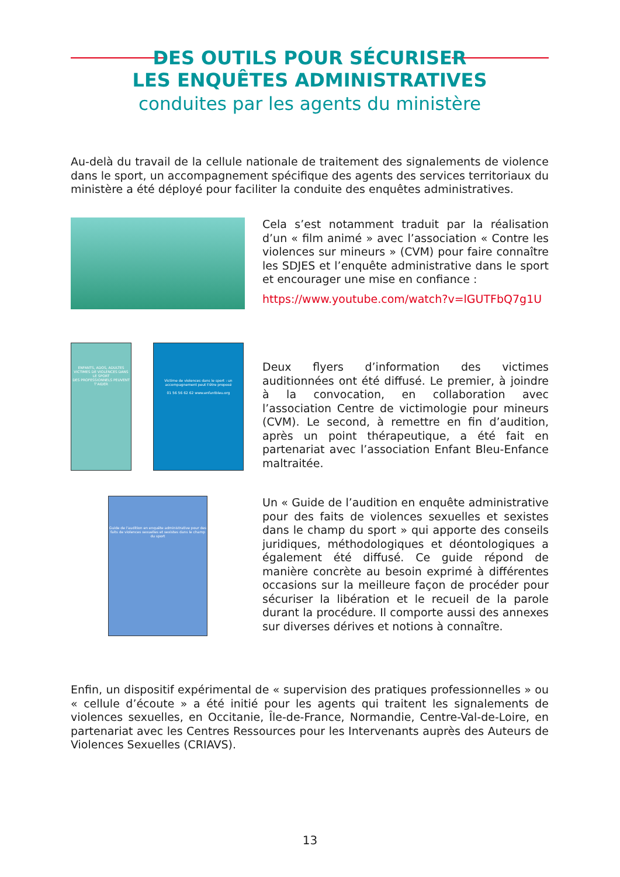DES OUTILS POUR SÉCURISER
LES ENQUÊTES ADMINISTRATIVES
conduites par les agents du ministère
Au-delà du travail de la cellule nationale de traitement des signalements de violence dans le sport, un accompagnement spécifique des agents des services territoriaux du ministère a été déployé pour faciliter la conduite des enquêtes administratives.
Cela s’est notamment traduit par la réalisation d’un « film animé » avec l’association « Contre les violences sur mineurs » (CVM) pour faire connaître les SDJES et l’enquête administrative dans le sport et encourager une mise en confiance :
https://www.youtube.com/watch?v=lGUTFbQ7g1U
ENFANTS, ADOS, ADULTES VICTIMES DE VIOLENCES DANS LE SPORT
DES PROFESSIONNELS PEUVENT T'AIDER
Victime de violences dans le sport : un accompagnement peut t'être proposé
01 56 56 62 62 www.enfantbleu.org
Deux flyers d’information des victimes auditionnées ont été diffusé. Le premier, à joindre à la convocation, en collaboration avec l’association Centre de victimologie pour mineurs (CVM). Le second, à remettre en fin d’audition, après un point thérapeutique, a été fait en partenariat avec l’association Enfant Bleu-Enfance maltraitée.
Guide de l'audition en enquête administrative pour des faits de violences sexuelles et sexistes dans le champ du sport
Un « Guide de l’audition en enquête administrative pour des faits de violences sexuelles et sexistes dans le champ du sport » qui apporte des conseils juridiques, méthodologiques et déontologiques a également été diffusé. Ce guide répond de manière concrète au besoin exprimé à différentes occasions sur la meilleure façon de procéder pour sécuriser la libération et le recueil de la parole durant la procédure. Il comporte aussi des annexes sur diverses dérives et notions à connaître.
Enfin, un dispositif expérimental de « supervision des pratiques professionnelles » ou « cellule d’écoute » a été initié pour les agents qui traitent les signalements de violences sexuelles, en Occitanie, Île-de-France, Normandie, Centre-Val-de-Loire, en partenariat avec les Centres Ressources pour les Intervenants auprès des Auteurs de Violences Sexuelles (CRIAVS).
13